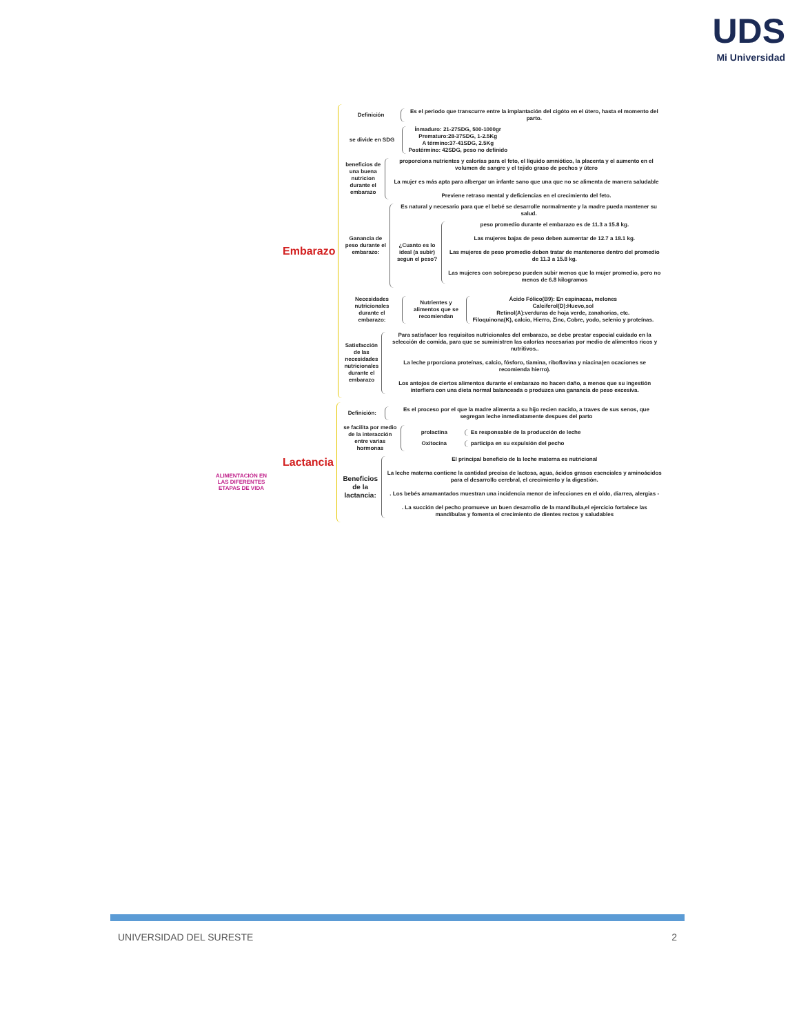UDS
Mi Universidad
ALIMENTACIÓN EN LAS DIFERENTES ETAPAS DE VIDA
Embarazo
Definición
Es el periodo que transcurre entre la implantación del cigóto en el útero, hasta el momento del parto.
se divide en SDG
Ínmaduro: 21-27SDG, 500-1000gr
Prematuro:28-37SDG, 1-2.5Kg
A término:37-41SDG, 2.5Kg
Postérmino: 42SDG, peso no definido
beneficios de una buena nutricion durante el embarazo
proporciona nutrientes y calorías para el feto, el líquido amniótico, la placenta y el aumento en el volumen de sangre y el tejido graso de pechos y útero
La mujer es más apta para albergar un infante sano que una que no se alimenta de manera saludable
Previene retraso mental y deficiencias en el crecimiento del feto.
Ganancia de peso durante el embarazo:
Es natural y necesario para que el bebé se desarrolle normalmente y la madre pueda mantener su salud.
¿Cuanto es lo ideal (a subir) segun el peso?
peso promedio durante el embarazo es de 11.3 a 15.8 kg.
Las mujeres bajas de peso deben aumentar de 12.7 a 18.1 kg.
Las mujeres de peso promedio deben tratar de mantenerse dentro del promedio de 11.3 a 15.8 kg.
Las mujeres con sobrepeso pueden subir menos que la mujer promedio, pero no menos de 6.8 kilogramos
Necesidades nutricionales durante el embarazo:
Nutrientes y alimentos que se recomiendan
Ácido Fólico(B9): En espinacas, melones
Calciferol(D):Huevo,sol
Retinol(A):verduras de hoja verde, zanahorias, etc.
Filoquinona(K), calcio, Hierro, Zinc, Cobre, yodo, selenio y proteínas.
Satisfacción de las necesidades nutricionales durante el embarazo
Para satisfacer los requisitos nutricionales del embarazo, se debe prestar especial cuidado en la selección de comida, para que se suministren las calorías necesarias por medio de alimentos ricos y nutritivos..
La leche prporciona proteínas, calcio, fósforo, tiamina, riboflavina y niacina(en ocaciones se recomienda hierro).
Los antojos de ciertos alimentos durante el embarazo no hacen daño, a menos que su ingestión interfiera con una dieta normal balanceada o produzca una ganancia de peso excesiva.
Lactancia
Definición:
Es el proceso por el que la madre alimenta a su hijo recien nacido, a traves de sus senos, que segregan leche inmediatamente despues del parto
se facilita por medio de la interacción entre varias hormonas
prolactina
Es responsable de la producción de leche
Oxitocina
participa en su expulsión del pecho
Beneficios de la lactancia:
El principal beneficio de la leche materna es nutricional
La leche materna contiene la cantidad precisa de lactosa, agua, ácidos grasos esenciales y aminoácidos para el desarrollo cerebral, el crecimiento y la digestión.
. Los bebés amamantados muestran una incidencia menor de infecciones en el oído, diarrea, alergias -
. La succión del pecho promueve un buen desarrollo de la mandíbula,el ejercicio fortalece las mandíbulas y fomenta el crecimiento de dientes rectos y saludables
UNIVERSIDAD DEL SURESTE 2